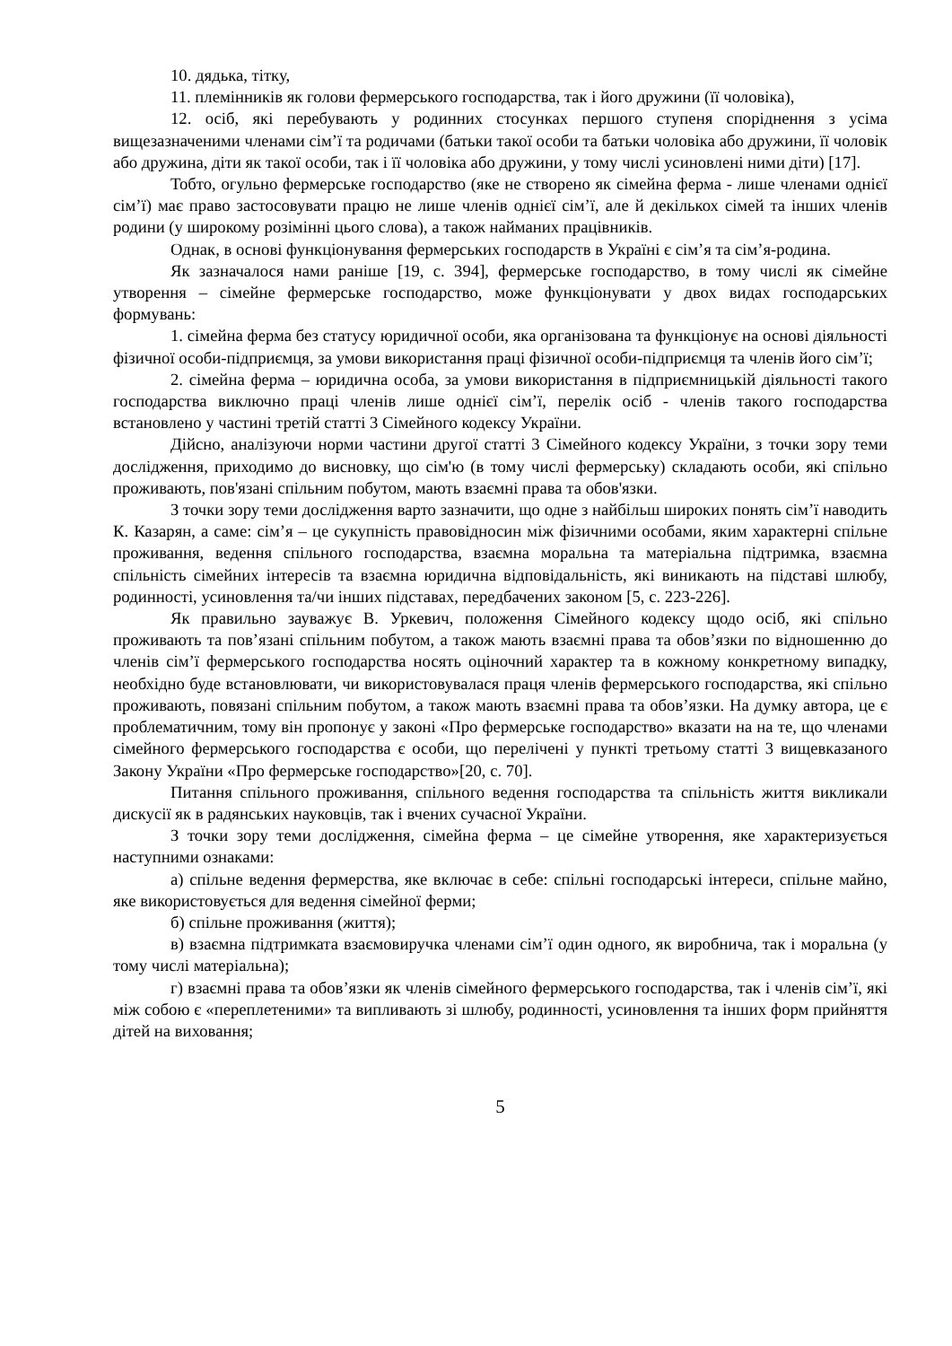10. дядька, тітку,
11. племінників як голови фермерського господарства, так і його дружини (її чоловіка),
12. осіб, які перебувають у родинних стосунках першого ступеня споріднення з усіма вищезазначеними членами сім’ї та родичами (батьки такої особи та батьки чоловіка або дружини, її чоловік або дружина, діти як такої особи, так і її чоловіка або дружини, у тому числі усиновлені ними діти) [17].
Тобто, огульно фермерське господарство (яке не створено як сімейна ферма - лише членами однієї сім’ї) має право застосовувати працю не лише членів однієї сім’ї, але й декількох сімей та інших членів родини (у широкому розімінні цього слова), а також найманих працівників.
Однак, в основі функціонування фермерських господарств в Україні є сім’я та сім’я-родина.
Як зазначалося нами раніше [19, с. 394], фермерське господарство, в тому числі як сімейне утворення – сімейне фермерське господарство, може функціонувати у двох видах господарських формувань:
1. сімейна ферма без статусу юридичної особи, яка організована та функціонує на основі діяльності фізичної особи-підприємця, за умови використання праці фізичної особи-підприємця та членів його сім’ї;
2. сімейна ферма – юридична особа, за умови використання в підприємницькій діяльності такого господарства виключно праці членів лише однієї сім’ї, перелік осіб - членів такого господарства встановлено у частині третій статті 3 Сімейного кодексу України.
Дійсно, аналізуючи норми частини другої статті 3 Сімейного кодексу України, з точки зору теми дослідження, приходимо до висновку, що сім'ю (в тому числі фермерську) складають особи, які спільно проживають, пов'язані спільним побутом, мають взаємні права та обов'язки.
З точки зору теми дослідження варто зазначити, що одне з найбільш широких понять сім’ї наводить К. Казарян, а саме: сім’я – це сукупність правовідносин між фізичними особами, яким характерні спільне проживання, ведення спільного господарства, взаємна моральна та матеріальна підтримка, взаємна спільність сімейних інтересів та взаємна юридична відповідальність, які виникають на підставі шлюбу, родинності, усиновлення та/чи інших підставах, передбачених законом [5, с. 223-226].
Як правильно зауважує В. Уркевич, положення Сімейного кодексу щодо осіб, які спільно проживають та пов’язані спільним побутом, а також мають взаємні права та обов’язки по відношенню до членів сім’ї фермерського господарства носять оціночний характер та в кожному конкретному випадку, необхідно буде встановлювати, чи використовувалася праця членів фермерського господарства, які спільно проживають, повязані спільним побутом, а також мають взаємні права та обов’язки. На думку автора, це є проблематичним, тому він пропонує у законі «Про фермерське господарство» вказати на на те, що членами сімейного фермерського господарства є особи, що перелічені у пункті третьому статті 3 вищевказаного Закону України «Про фермерське господарство»[20, с. 70].
Питання спільного проживання, спільного ведення господарства та спільність життя викликали дискусії як в радянських науковців, так і вчених сучасної України.
З точки зору теми дослідження, сімейна ферма – це сімейне утворення, яке характеризується наступними ознаками:
а) спільне ведення фермерства, яке включає в себе: спільні господарські інтереси, спільне майно, яке використовується для ведення сімейної ферми;
б) спільне проживання (життя);
в) взаємна підтримката взаємовиручка членами сім’ї один одного, як виробнича, так і моральна (у тому числі матеріальна);
г) взаємні права та обов’язки як членів сімейного фермерського господарства, так і членів сім’ї, які між собою є «переплетеними» та випливають зі шлюбу, родинності, усиновлення та інших форм прийняття дітей на виховання;
5